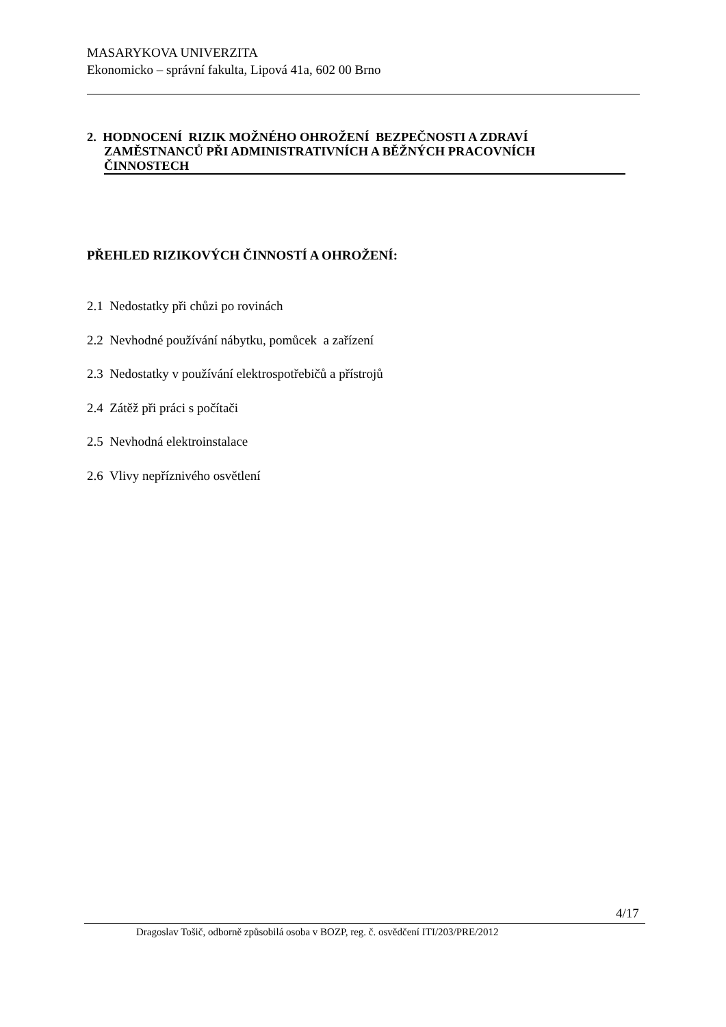MASARYKOVA UNIVERZITA
Ekonomicko – správní fakulta, Lipová 41a, 602 00 Brno
2. HODNOCENÍ RIZIK MOŽNÉHO OHROŽENÍ BEZPEČNOSTI A ZDRAVÍ
ZAMĚSTNANCŮ PŘI ADMINISTRATIVNÍCH A BĚŽNÝCH PRACOVNÍCH
ČINNOSTECH
PŘEHLED RIZIKOVÝCH ČINNOSTÍ A OHROŽENÍ:
2.1 Nedostatky při chůzi po rovinách
2.2 Nevhodné používání nábytku, pomůcek a zařízení
2.3 Nedostatky v používání elektrospotřebičů a přístrojů
2.4 Zátěž při práci s počítači
2.5 Nevhodná elektroinstalace
2.6 Vlivy nepříznivého osvětlení
4/17
Dragoslav Tošič, odborně způsobilá osoba v BOZP, reg. č. osvědčení ITI/203/PRE/2012